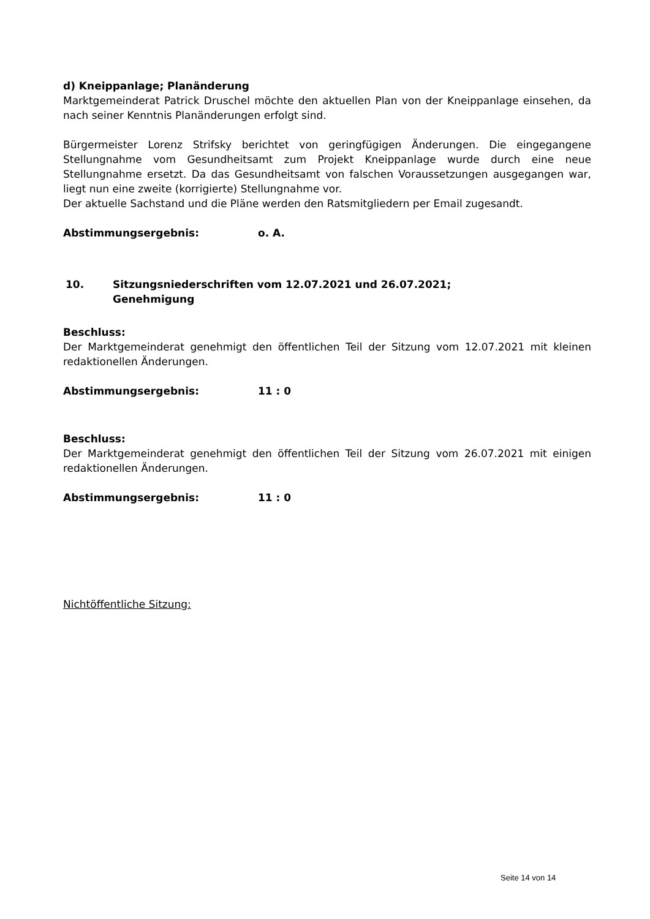d) Kneippanlage; Planänderung
Marktgemeinderat Patrick Druschel möchte den aktuellen Plan von der Kneippanlage einsehen, da nach seiner Kenntnis Planänderungen erfolgt sind.
Bürgermeister Lorenz Strifsky berichtet von geringfügigen Änderungen. Die eingegangene Stellungnahme vom Gesundheitsamt zum Projekt Kneippanlage wurde durch eine neue Stellungnahme ersetzt. Da das Gesundheitsamt von falschen Voraussetzungen ausgegangen war, liegt nun eine zweite (korrigierte) Stellungnahme vor.
Der aktuelle Sachstand und die Pläne werden den Ratsmitgliedern per Email zugesandt.
Abstimmungsergebnis: o. A.
10. Sitzungsniederschriften vom 12.07.2021 und 26.07.2021;
Genehmigung
Beschluss:
Der Marktgemeinderat genehmigt den öffentlichen Teil der Sitzung vom 12.07.2021 mit kleinen redaktionellen Änderungen.
Abstimmungsergebnis: 11 : 0
Beschluss:
Der Marktgemeinderat genehmigt den öffentlichen Teil der Sitzung vom 26.07.2021 mit einigen redaktionellen Änderungen.
Abstimmungsergebnis: 11 : 0
Nichtöffentliche Sitzung:
Seite 14 von 14